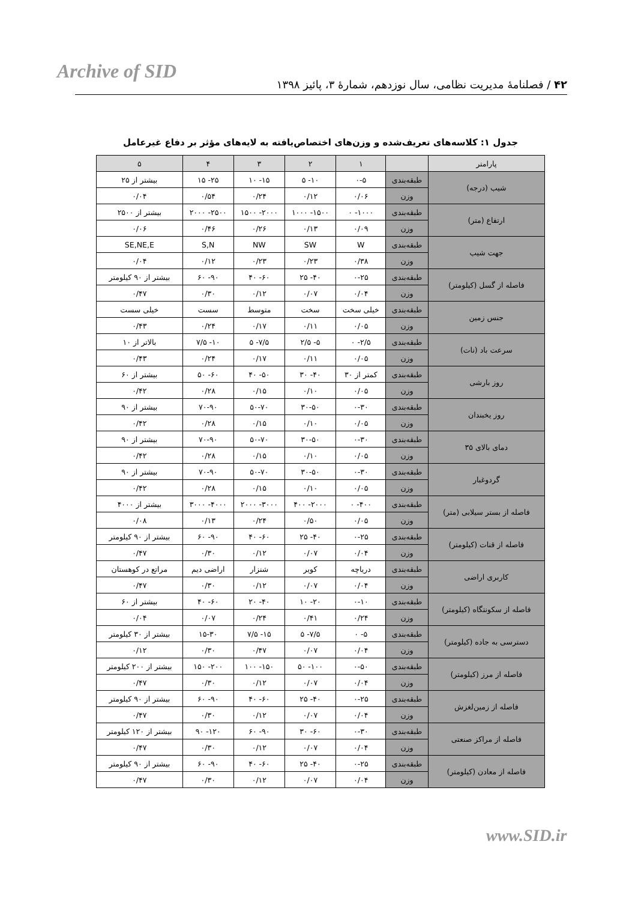Archive of SID
۴۲ / فصلنامۀ مدیریت نظامی، سال نوزدهم، شمارۀ ۳، پائیز ۱۳۹۸
جدول ۱: کلاسه‌های تعریف‌شده و وزن‌های اختصاص‌یافته به لایه‌های مؤثر بر دفاع غیرعامل
| پارامتر | | ۱ | ۲ | ۳ | ۴ | ۵ |
| --- | --- | --- | --- | --- | --- | --- |
| شیب (درجه) | طبقه‌بندی | ۰-۵ | ۱۰- ۵ | ۱۵- ۱۰ | ۲۵- ۱۵ | بیشتر از ۲۵ |
| | وزن | ۰/۰۶ | ۰/۱۲ | ۰/۲۴ | ۰/۵۴ | ۰/۰۴ |
| ارتفاع (متر) | طبقه‌بندی | ۱۰۰۰- ۰ | ۱۵۰۰- ۱۰۰۰ | ۲۰۰۰- ۱۵۰۰ | ۲۵۰۰- ۲۰۰۰ | بیشتر از ۲۵۰۰ |
| | وزن | ۰/۰۹ | ۰/۱۳ | ۰/۲۶ | ۰/۴۶ | ۰/۰۶ |
| جهت شیب | طبقه‌بندی | W | SW | NW | S,N | SE,NE,E |
| | وزن | ۰/۳۸ | ۰/۲۳ | ۰/۲۳ | ۰/۱۲ | ۰/۰۴ |
| فاصله از گسل (کیلومتر) | طبقه‌بندی | ۰-۲۵ | ۴۰- ۲۵ | ۶۰- ۴۰ | ۹۰- ۶۰ | بیشتر از ۹۰ کیلومتر |
| | وزن | ۰/۰۴ | ۰/۰۷ | ۰/۱۲ | ۰/۳۰ | ۰/۴۷ |
| جنس زمین | طبقه‌بندی | خیلی سخت | سخت | متوسط | سست | خیلی سست |
| | وزن | ۰/۰۵ | ۰/۱۱ | ۰/۱۷ | ۰/۲۴ | ۰/۴۳ |
| سرعت باد (نات) | طبقه‌بندی | ۲/۵- ۰ | ۵- ۲/۵ | ۷/۵- ۵ | ۱۰- ۷/۵ | بالاتر از ۱۰ |
| | وزن | ۰/۰۵ | ۰/۱۱ | ۰/۱۷ | ۰/۲۴ | ۰/۴۳ |
| روز بارشی | طبقه‌بندی | کمتر از ۳۰ | ۴۰- ۳۰ | ۵۰- ۴۰ | ۶۰- ۵۰ | بیشتر از ۶۰ |
| | وزن | ۰/۰۵ | ۰/۱۰ | ۰/۱۵ | ۰/۲۸ | ۰/۴۲ |
| روز یخبندان | طبقه‌بندی | ۰-۳۰ | ۳۰-۵۰ | ۵۰-۷۰ | ۷۰-۹۰ | بیشتر از ۹۰ |
| | وزن | ۰/۰۵ | ۰/۱۰ | ۰/۱۵ | ۰/۲۸ | ۰/۴۲ |
| دمای بالای ۳۵ | طبقه‌بندی | ۰-۳۰ | ۳۰-۵۰ | ۵۰-۷۰ | ۷۰-۹۰ | بیشتر از ۹۰ |
| | وزن | ۰/۰۵ | ۰/۱۰ | ۰/۱۵ | ۰/۲۸ | ۰/۴۲ |
| گردوغبار | طبقه‌بندی | ۰-۳۰ | ۳۰-۵۰ | ۵۰-۷۰ | ۷۰-۹۰ | بیشتر از ۹۰ |
| | وزن | ۰/۰۵ | ۰/۱۰ | ۰/۱۵ | ۰/۲۸ | ۰/۴۲ |
| فاصله از بستر سیلابی (متر) | طبقه‌بندی | ۴۰۰- ۰ | ۲۰۰۰- ۴۰۰ | ۳۰۰۰- ۲۰۰۰ | ۴۰۰۰- ۳۰۰۰ | بیشتر از ۴۰۰۰ |
| | وزن | ۰/۰۵ | ۰/۵۰ | ۰/۲۴ | ۰/۱۳ | ۰/۰۸ |
| فاصله از قنات (کیلومتر) | طبقه‌بندی | ۰-۲۵ | ۴۰- ۲۵ | ۶۰- ۴۰ | ۹۰- ۶۰ | بیشتر از ۹۰ کیلومتر |
| | وزن | ۰/۰۴ | ۰/۰۷ | ۰/۱۲ | ۰/۳۰ | ۰/۴۷ |
| کاربری اراضی | طبقه‌بندی | دریاچه | کویر | شنزار | اراضی دیم | مراتع در کوهستان |
| | وزن | ۰/۰۴ | ۰/۰۷ | ۰/۱۲ | ۰/۳۰ | ۰/۴۷ |
| فاصله از سکونتگاه (کیلومتر) | طبقه‌بندی | ۰-۱۰ | ۲۰- ۱۰ | ۴۰- ۲۰ | ۶۰- ۴۰ | بیشتر از ۶۰ |
| | وزن | ۰/۲۴ | ۰/۴۱ | ۰/۲۴ | ۰/۰۷ | ۰/۰۴ |
| دسترسی به جاده (کیلومتر) | طبقه‌بندی | ۵- ۰ | ۷/۵- ۵ | ۱۵- ۷/۵ | ۱۵-۳۰ | بیشتر از ۳۰ کیلومتر |
| | وزن | ۰/۰۴ | ۰/۰۷ | ۰/۴۷ | ۰/۳۰ | ۰/۱۲ |
| فاصله از مرز (کیلومتر) | طبقه‌بندی | ۰-۵۰ | ۱۰۰- ۵۰ | ۱۵۰- ۱۰۰ | ۲۰۰- ۱۵۰ | بیشتر از ۲۰۰ کیلومتر |
| | وزن | ۰/۰۴ | ۰/۰۷ | ۰/۱۲ | ۰/۳۰ | ۰/۴۷ |
| فاصله از زمین‌لغزش | طبقه‌بندی | ۰-۲۵ | ۴۰- ۲۵ | ۶۰- ۴۰ | ۹۰- ۶۰ | بیشتر از ۹۰ کیلومتر |
| | وزن | ۰/۰۴ | ۰/۰۷ | ۰/۱۲ | ۰/۳۰ | ۰/۴۷ |
| فاصله از مراکز صنعتی | طبقه‌بندی | ۰-۳۰ | ۶۰- ۳۰ | ۹۰- ۶۰ | ۱۲۰- ۹۰ | بیشتر از ۱۲۰ کیلومتر |
| | وزن | ۰/۰۴ | ۰/۰۷ | ۰/۱۲ | ۰/۳۰ | ۰/۴۷ |
| فاصله از معادن (کیلومتر) | طبقه‌بندی | ۰-۲۵ | ۴۰- ۲۵ | ۶۰- ۴۰ | ۹۰- ۶۰ | بیشتر از ۹۰ کیلومتر |
| | وزن | ۰/۰۴ | ۰/۰۷ | ۰/۱۲ | ۰/۳۰ | ۰/۴۷ |
www.SID.ir